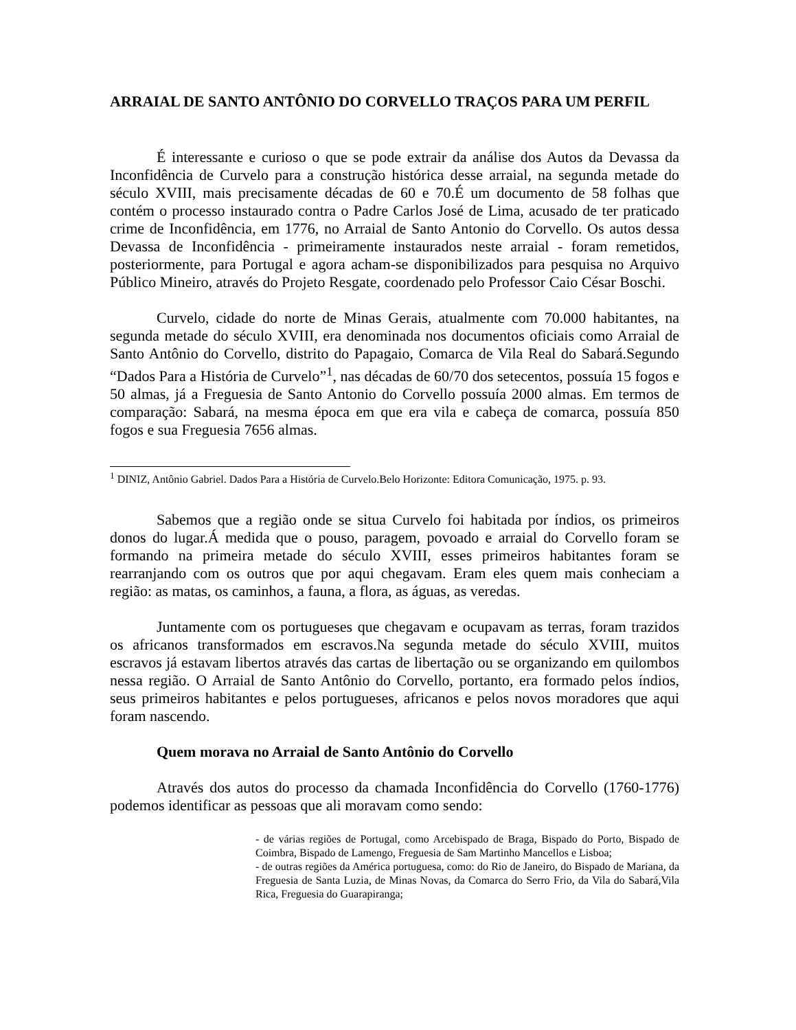ARRAIAL DE SANTO ANTÔNIO DO CORVELLO TRAÇOS PARA UM PERFIL
É interessante e curioso o que se pode extrair da análise dos Autos da Devassa da Inconfidência de Curvelo para a construção histórica desse arraial, na segunda metade do século XVIII, mais precisamente décadas de 60 e 70.É um documento de 58 folhas que contém o processo instaurado contra o Padre Carlos José de Lima, acusado de ter praticado crime de Inconfidência, em 1776, no Arraial de Santo Antonio do Corvello. Os autos dessa Devassa de Inconfidência - primeiramente instaurados neste arraial - foram remetidos, posteriormente, para Portugal e agora acham-se disponibilizados para pesquisa no Arquivo Público Mineiro, através do Projeto Resgate, coordenado pelo Professor Caio César Boschi.
Curvelo, cidade do norte de Minas Gerais, atualmente com 70.000 habitantes, na segunda metade do século XVIII, era denominada nos documentos oficiais como Arraial de Santo Antônio do Corvello, distrito do Papagaio, Comarca de Vila Real do Sabará.Segundo “Dados Para a História de Curvelo”<sup>1</sup>, nas décadas de 60/70 dos setecentos, possuía 15 fogos e 50 almas, já a Freguesia de Santo Antonio do Corvello possuía 2000 almas. Em termos de comparação: Sabará, na mesma época em que era vila e cabeça de comarca, possuía 850 fogos e sua Freguesia 7656 almas.
<sup>1</sup> DINIZ, Antônio Gabriel. Dados Para a História de Curvelo.Belo Horizonte: Editora Comunicação, 1975. p. 93.
Sabemos que a região onde se situa Curvelo foi habitada por índios, os primeiros donos do lugar.Á medida que o pouso, paragem, povoado e arraial do Corvello foram se formando na primeira metade do século XVIII, esses primeiros habitantes foram se rearranjando com os outros que por aqui chegavam. Eram eles quem mais conheciam a região: as matas, os caminhos, a fauna, a flora, as águas, as veredas.
Juntamente com os portugueses que chegavam e ocupavam as terras, foram trazidos os africanos transformados em escravos.Na segunda metade do século XVIII, muitos escravos já estavam libertos através das cartas de libertação ou se organizando em quilombos nessa região. O Arraial de Santo Antônio do Corvello, portanto, era formado pelos índios, seus primeiros habitantes e pelos portugueses, africanos e pelos novos moradores que aqui foram nascendo.
Quem morava no Arraial de Santo Antônio do Corvello
Através dos autos do processo da chamada Inconfidência do Corvello (1760-1776) podemos identificar as pessoas que ali moravam como sendo:
- de várias regiões de Portugal, como Arcebispado de Braga, Bispado do Porto, Bispado de Coimbra, Bispado de Lamengo, Freguesia de Sam Martinho Mancellos e Lisboa;
- de outras regiões da América portuguesa, como: do Rio de Janeiro, do Bispado de Mariana, da Freguesia de Santa Luzia, de Minas Novas, da Comarca do Serro Frio, da Vila do Sabará,Vila Rica, Freguesia do Guarapiranga;